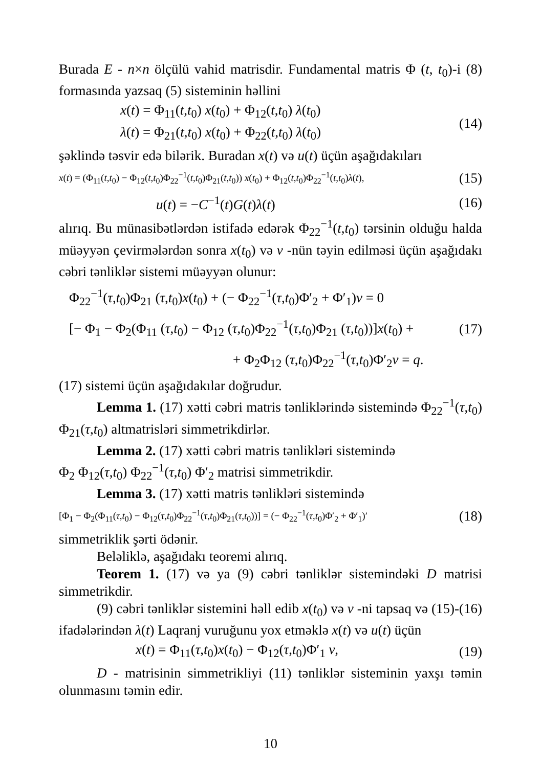Burada E - n×n ölçülü vahid matrisdir. Fundamental matris Φ (t, t<sub>0</sub>)-i (8) formasında yazsaq (5) sisteminin həllini
x(t) = Φ<sub>11</sub>(t,t<sub>0</sub>) x(t<sub>0</sub>) + Φ<sub>12</sub>(t,t<sub>0</sub>) λ(t<sub>0</sub>)
λ(t) = Φ<sub>21</sub>(t,t<sub>0</sub>) x(t<sub>0</sub>) + Φ<sub>22</sub>(t,t<sub>0</sub>) λ(t<sub>0</sub>)
(14)
şəklində təsvir edə bilərik. Buradan x(t) və u(t) üçün aşağıdakıları
x(t) = (Φ<sub>11</sub>(t,t<sub>0</sub>) − Φ<sub>12</sub>(t,t<sub>0</sub>)Φ<sub>22</sub><sup>−1</sup>(t,t<sub>0</sub>)Φ<sub>21</sub>(t,t<sub>0</sub>)) x(t<sub>0</sub>) + Φ<sub>12</sub>(t,t<sub>0</sub>)Φ<sub>22</sub><sup>−1</sup>(t,t<sub>0</sub>)λ(t),
(15)
u(t) = −C<sup>−1</sup>(t)G(t)λ(t) (16)
alırıq. Bu münasibətlərdən istifadə edərək Φ<sub>22</sub><sup>−1</sup>(t,t<sub>0</sub>) tərsinin olduğu halda müəyyən çevirmələrdən sonra x(t<sub>0</sub>) və ν -nün təyin edilməsi üçün aşağıdakı cəbri tənliklər sistemi müəyyən olunur:
Φ<sub>22</sub><sup>−1</sup>(τ,t<sub>0</sub>)Φ<sub>21</sub> (τ,t<sub>0</sub>)x(t<sub>0</sub>) + (− Φ<sub>22</sub><sup>−1</sup>(τ,t<sub>0</sub>)Φ′<sub>2</sub> + Φ′<sub>1</sub>)ν = 0
[− Φ<sub>1</sub> − Φ<sub>2</sub>(Φ<sub>11</sub> (τ,t<sub>0</sub>) − Φ<sub>12</sub> (τ,t<sub>0</sub>)Φ<sub>22</sub><sup>−1</sup>(τ,t<sub>0</sub>)Φ<sub>21</sub> (τ,t<sub>0</sub>))]x(t<sub>0</sub>) +
+ Φ<sub>2</sub>Φ<sub>12</sub> (τ,t<sub>0</sub>)Φ<sub>22</sub><sup>−1</sup>(τ,t<sub>0</sub>)Φ′<sub>2</sub>ν = q.
(17)
(17) sistemi üçün aşağıdakılar doğrudur.
Lemma 1. (17) xətti cəbri matris tənliklərində sistemində Φ<sub>22</sub><sup>−1</sup>(τ,t<sub>0</sub>) Φ<sub>21</sub>(τ,t<sub>0</sub>) altmatrisləri simmetrikdirlər.
Lemma 2. (17) xətti cəbri matris tənlikləri sistemində
Φ<sub>2</sub> Φ<sub>12</sub>(τ,t<sub>0</sub>) Φ<sub>22</sub><sup>−1</sup>(τ,t<sub>0</sub>) Φ′<sub>2</sub> matrisi simmetrikdir.
Lemma 3. (17) xətti matris tənlikləri sistemində
[Φ<sub>1</sub> − Φ<sub>2</sub>(Φ<sub>11</sub>(τ,t<sub>0</sub>) − Φ<sub>12</sub>(τ,t<sub>0</sub>)Φ<sub>22</sub><sup>−1</sup>(τ,t<sub>0</sub>)Φ<sub>21</sub>(τ,t<sub>0</sub>))] = (− Φ<sub>22</sub><sup>−1</sup>(τ,t<sub>0</sub>)Φ′<sub>2</sub> + Φ′<sub>1</sub>)′
(18)
simmetriklik şərti ödənir.
Beləliklə, aşağıdakı teoremi alırıq.
Teorem 1. (17) və ya (9) cəbri tənliklər sistemindəki D matrisi simmetrikdir.
(9) cəbri tənliklər sistemini həll edib x(t<sub>0</sub>) və ν -ni tapsaq və (15)-(16) ifadələrindən λ(t) Laqranj vuruğunu yox etməklə x(t) və u(t) üçün
x(t) = Φ<sub>11</sub>(τ,t<sub>0</sub>)x(t<sub>0</sub>) − Φ<sub>12</sub>(τ,t<sub>0</sub>)Φ′<sub>1</sub> ν,
(19)
D - matrisinin simmetrikliyi (11) tənliklər sisteminin yaxşı təmin olunmasını təmin edir.
10